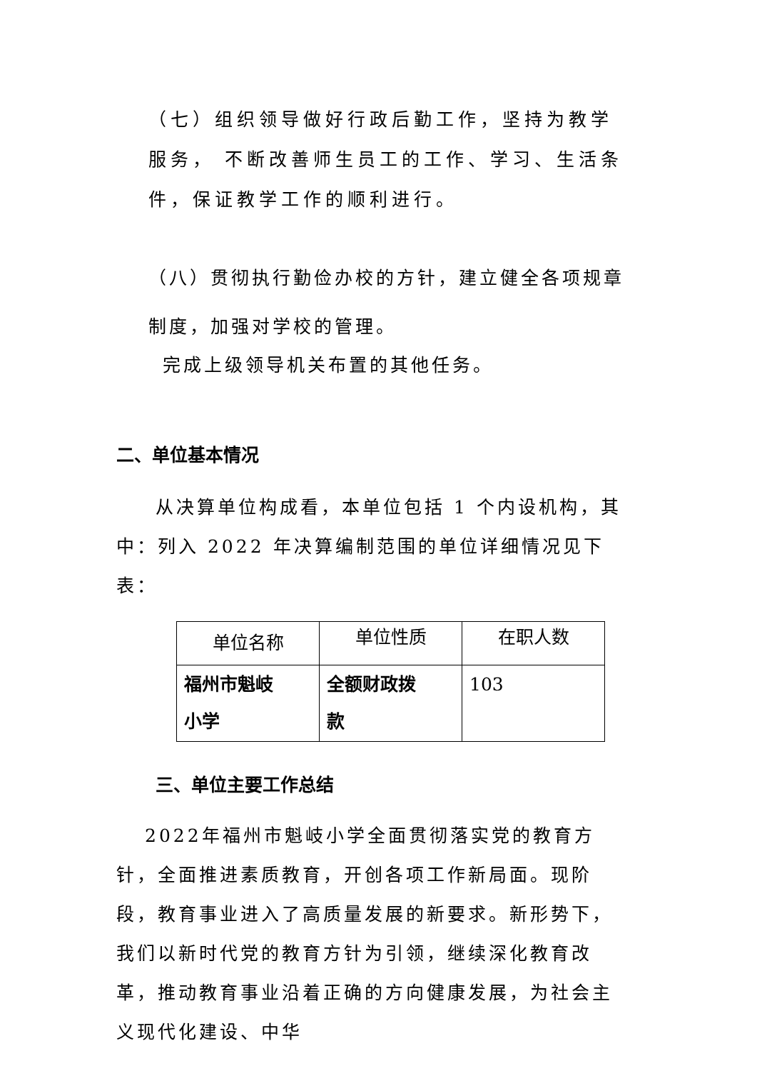（七）组织领导做好行政后勤工作，坚持为教学服务， 不断改善师生员工的工作、学习、生活条件，保证教学工作的顺利进行。
（八）贯彻执行勤俭办校的方针，建立健全各项规章制度，加强对学校的管理。
完成上级领导机关布置的其他任务。
二、单位基本情况
从决算单位构成看，本单位包括 1 个内设机构，其中：列入 2022 年决算编制范围的单位详细情况见下表：
| 单位名称 | 单位性质 | 在职人数 |
| 福州市魁岐 小学 | 全额财政拨 款 | 103 |
三、单位主要工作总结
2022年福州市魁岐小学全面贯彻落实党的教育方针，全面推进素质教育，开创各项工作新局面。现阶段，教育事业进入了高质量发展的新要求。新形势下，我们以新时代党的教育方针为引领，继续深化教育改革，推动教育事业沿着正确的方向健康发展，为社会主义现代化建设、中华